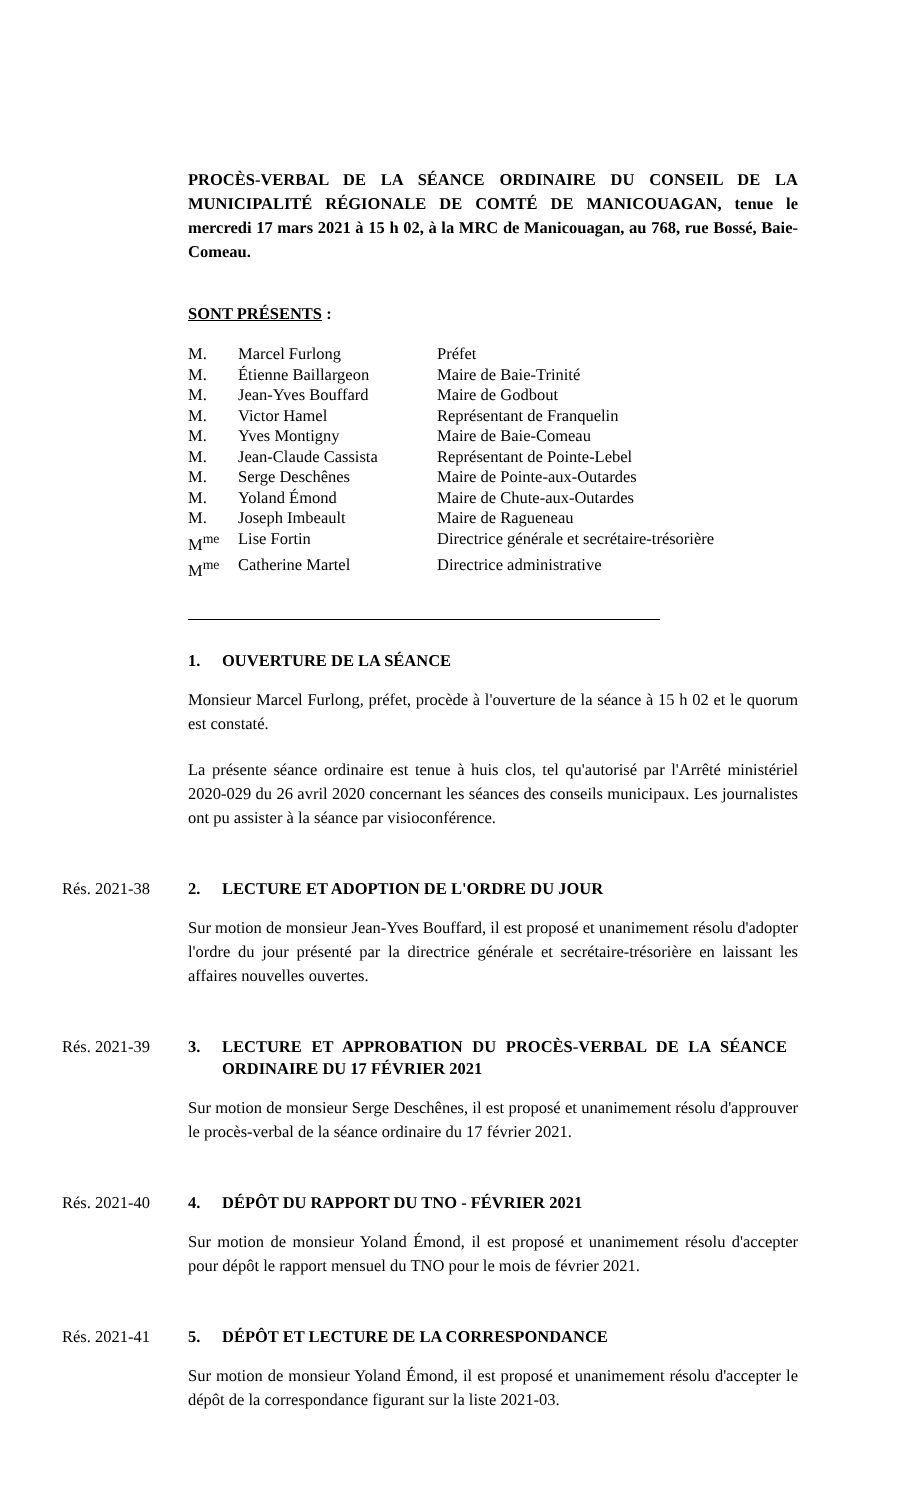PROCÈS-VERBAL DE LA SÉANCE ORDINAIRE DU CONSEIL DE LA MUNICIPALITÉ RÉGIONALE DE COMTÉ DE MANICOUAGAN, tenue le mercredi 17 mars 2021 à 15 h 02, à la MRC de Manicouagan, au 768, rue Bossé, Baie-Comeau.
SONT PRÉSENTS :
| M. | Marcel Furlong | Préfet |
| M. | Étienne Baillargeon | Maire de Baie-Trinité |
| M. | Jean-Yves Bouffard | Maire de Godbout |
| M. | Victor Hamel | Représentant de Franquelin |
| M. | Yves Montigny | Maire de Baie-Comeau |
| M. | Jean-Claude Cassista | Représentant de Pointe-Lebel |
| M. | Serge Deschênes | Maire de Pointe-aux-Outardes |
| M. | Yoland Émond | Maire de Chute-aux-Outardes |
| M. | Joseph Imbeault | Maire de Ragueneau |
| M<sup>me</sup> | Lise Fortin | Directrice générale et secrétaire-trésorière |
| M<sup>me</sup> | Catherine Martel | Directrice administrative |
1. OUVERTURE DE LA SÉANCE
Monsieur Marcel Furlong, préfet, procède à l'ouverture de la séance à 15 h 02 et le quorum est constaté.
La présente séance ordinaire est tenue à huis clos, tel qu'autorisé par l'Arrêté ministériel 2020-029 du 26 avril 2020 concernant les séances des conseils municipaux. Les journalistes ont pu assister à la séance par visioconférence.
Rés. 2021-38 2. LECTURE ET ADOPTION DE L'ORDRE DU JOUR
Sur motion de monsieur Jean-Yves Bouffard, il est proposé et unanimement résolu d'adopter l'ordre du jour présenté par la directrice générale et secrétaire-trésorière en laissant les affaires nouvelles ouvertes.
Rés. 2021-39 3. LECTURE ET APPROBATION DU PROCÈS-VERBAL DE LA SÉANCE ORDINAIRE DU 17 FÉVRIER 2021
Sur motion de monsieur Serge Deschênes, il est proposé et unanimement résolu d'approuver le procès-verbal de la séance ordinaire du 17 février 2021.
Rés. 2021-40 4. DÉPÔT DU RAPPORT DU TNO - FÉVRIER 2021
Sur motion de monsieur Yoland Émond, il est proposé et unanimement résolu d'accepter pour dépôt le rapport mensuel du TNO pour le mois de février 2021.
Rés. 2021-41 5. DÉPÔT ET LECTURE DE LA CORRESPONDANCE
Sur motion de monsieur Yoland Émond, il est proposé et unanimement résolu d'accepter le dépôt de la correspondance figurant sur la liste 2021-03.